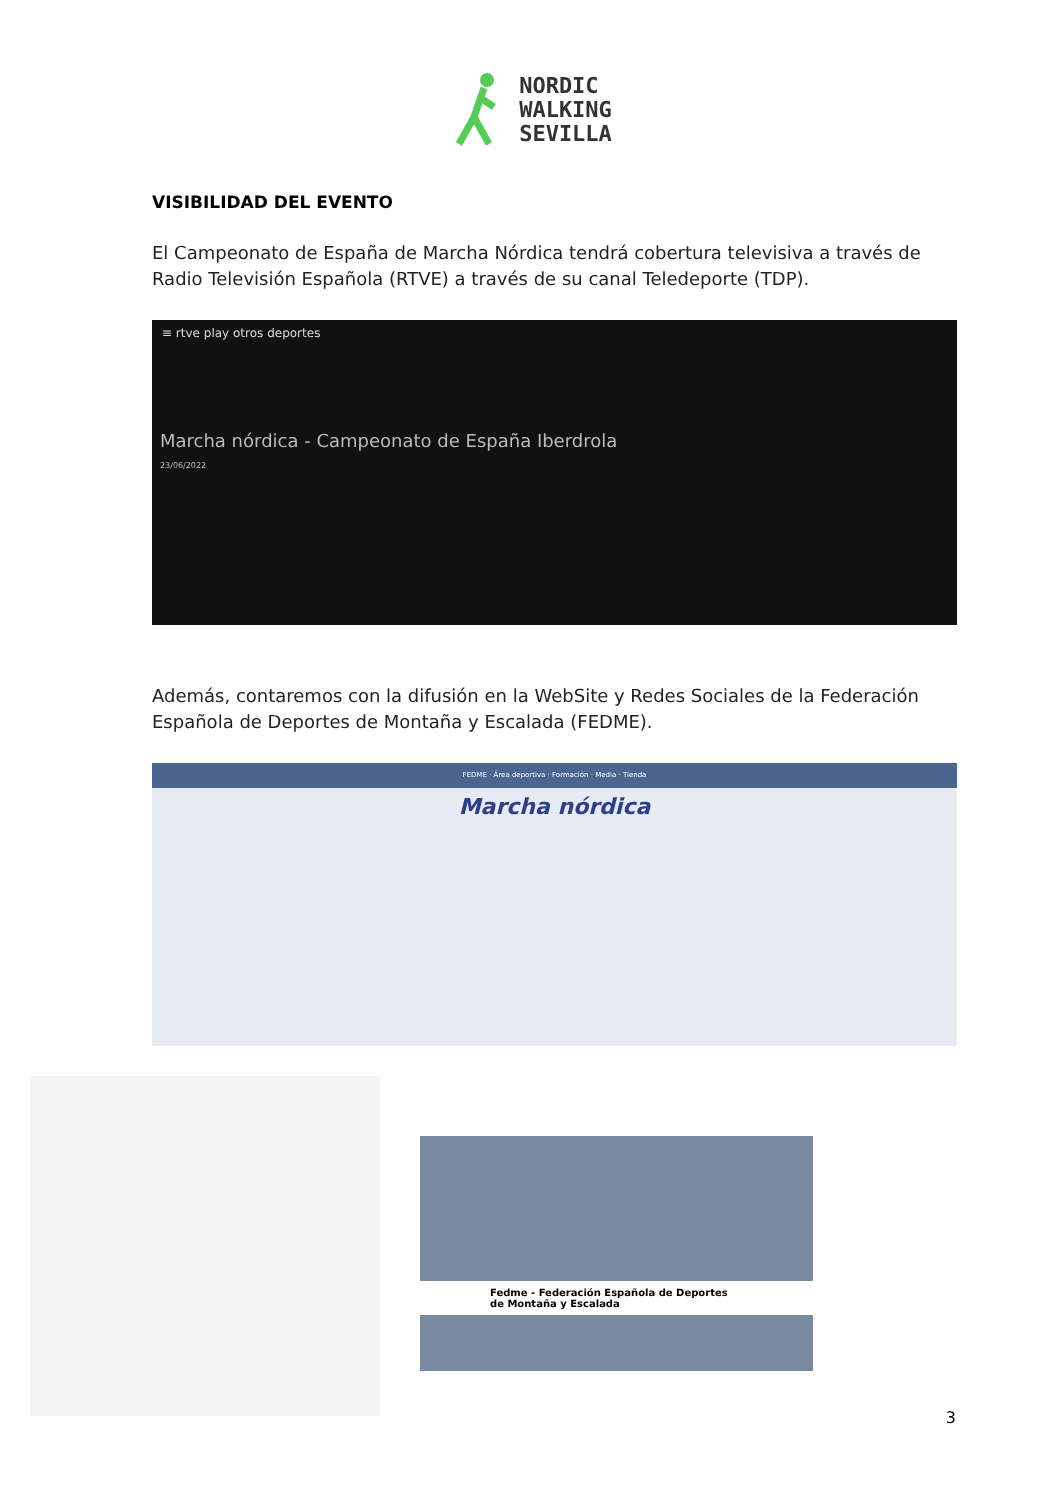NORDIC
WALKING
SEVILLA
VISIBILIDAD DEL EVENTO
El Campeonato de España de Marcha Nórdica tendrá cobertura televisiva a través de Radio Televisión Española (RTVE) a través de su canal Teledeporte (TDP).
≡ rtve play otros deportes
Marcha nórdica - Campeonato de España Iberdrola
23/06/2022
Además, contaremos con la difusión en la WebSite y Redes Sociales de la Federación Española de Deportes de Montaña y Escalada (FEDME).
FEDME · Área deportiva · Formación · Media · Tienda
Marcha nórdica
Fedme - Federación Española de Deportes de Montaña y Escalada
3